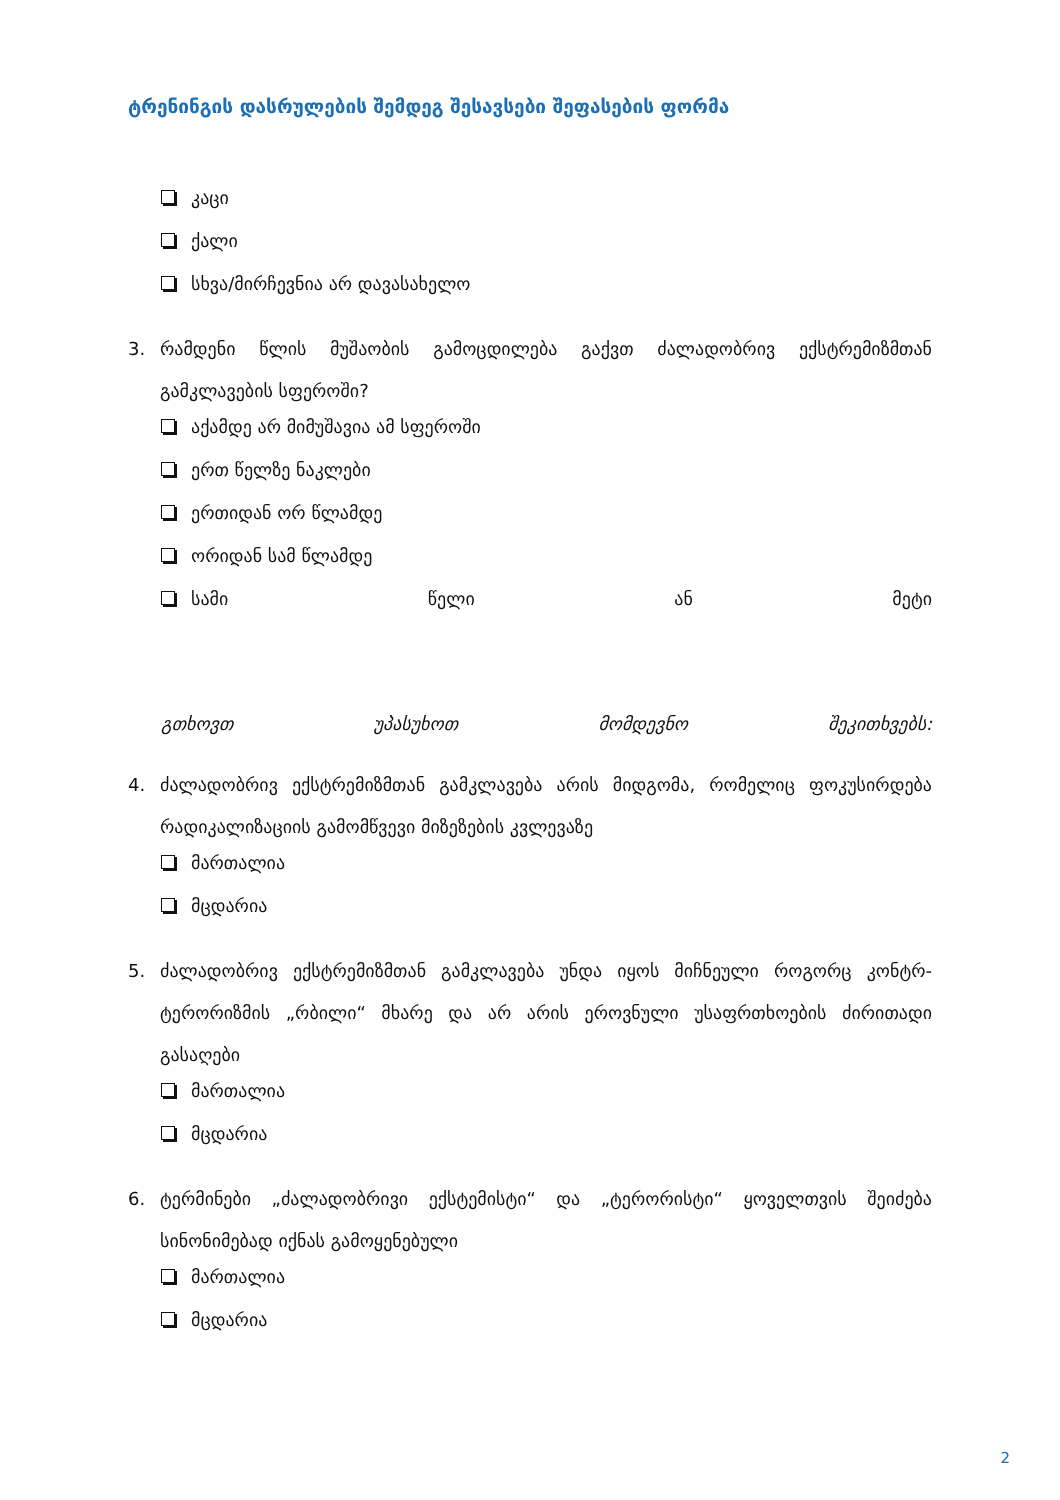ტრენინგის დასრულების შემდეგ შესავსები შეფასების ფორმა
კაცი
ქალი
სხვა/მირჩევნია არ დავასახელო
3. რამდენი წლის მუშაობის გამოცდილება გაქვთ ძალადობრივ ექსტრემიზმთან გამკლავების სფეროში?
აქამდე არ მიმუშავია ამ სფეროში
ერთ წელზე ნაკლები
ერთიდან ორ წლამდე
ორიდან სამ წლამდე
სამი წელი ან მეტი
გთხოვთ უპასუხოთ მომდევნო შეკითხვებს:
4. ძალადობრივ ექსტრემიზმთან გამკლავება არის მიდგომა, რომელიც ფოკუსირდება რადიკალიზაციის გამომწვევი მიზეზების კვლევაზე
მართალია
მცდარია
5. ძალადობრივ ექსტრემიზმთან გამკლავება უნდა იყოს მიჩნეული როგორც კონტრ-ტერორიზმის „რბილი“ მხარე და არ არის ეროვნული უსაფრთხოების ძირითადი გასაღები
მართალია
მცდარია
6. ტერმინები „ძალადობრივი ექსტემისტი“ და „ტერორისტი“ ყოველთვის შეიძება სინონიმებად იქნას გამოყენებული
მართალია
მცდარია
2